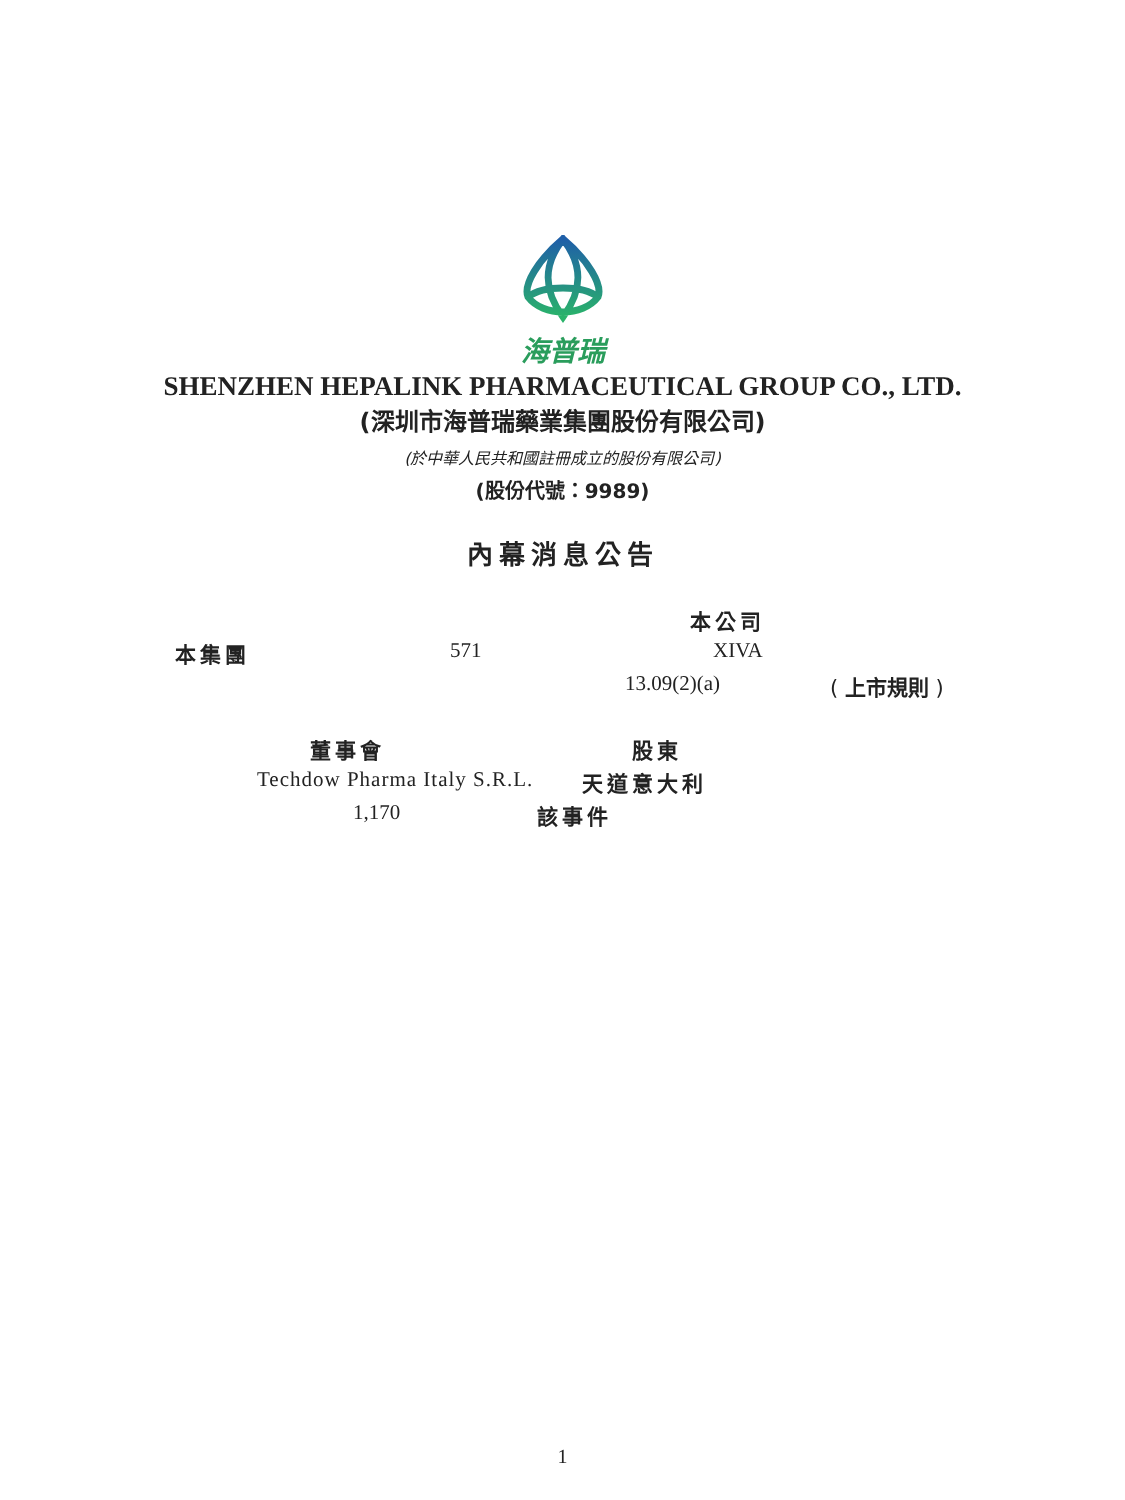海普瑞
SHENZHEN HEPALINK PHARMACEUTICAL GROUP CO., LTD.
(深圳市海普瑞藥業集團股份有限公司)
(於中華人民共和國註冊成立的股份有限公司)
(股份代號：9989)
內幕消息公告
本公司
本集團 571 XIVA
13.09(2)(a) ( 上市規則 )
董事會 股東
Techdow Pharma Italy S.R.L. 天道意大利
1,170 該事件
1